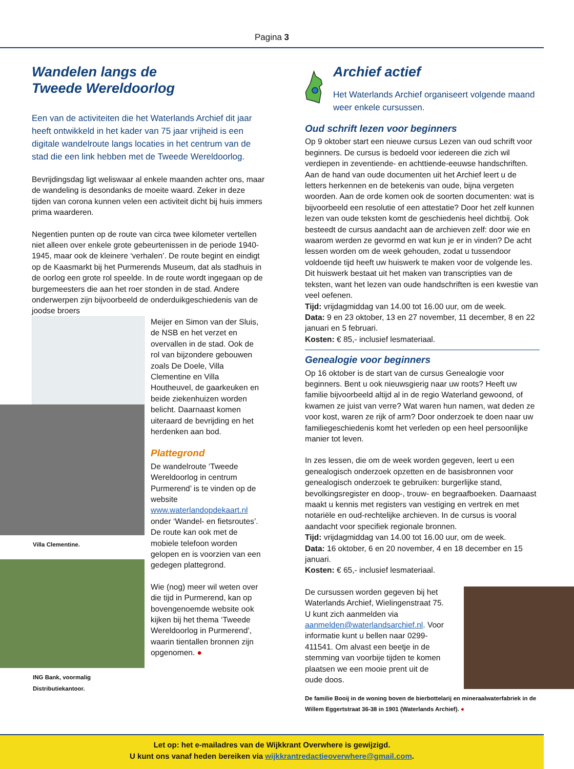Pagina 3
Wandelen langs de
Tweede Wereldoorlog
Een van de activiteiten die het Waterlands Archief dit jaar heeft ontwikkeld in het kader van 75 jaar vrijheid is een digitale wandelroute langs locaties in het centrum van de stad die een link hebben met de Tweede Wereldoorlog.
Bevrijdingsdag ligt weliswaar al enkele maanden achter ons, maar de wandeling is desondanks de moeite waard. Zeker in deze tijden van corona kunnen velen een activiteit dicht bij huis immers prima waarderen.
Negentien punten op de route van circa twee kilometer vertellen niet alleen over enkele grote gebeurtenissen in de periode 1940-1945, maar ook de kleinere ‘verhalen’. De route begint en eindigt op de Kaasmarkt bij het Purmerends Museum, dat als stadhuis in de oorlog een grote rol speelde. In de route wordt ingegaan op de burgemeesters die aan het roer stonden in de stad. Andere onderwerpen zijn bijvoorbeeld de onderduikgeschiedenis van de joodse broers
Villa Clementine.
ING Bank, voormalig
Distributiekantoor.
Meijer en Simon van der Sluis, de NSB en het verzet en overvallen in de stad. Ook de rol van bijzondere gebouwen zoals De Doele, Villa Clementine en Villa Houtheuvel, de gaarkeuken en beide ziekenhuizen worden belicht. Daarnaast komen uiteraard de bevrijding en het herdenken aan bod.
Plattegrond
De wandelroute ‘Tweede Wereldoorlog in centrum Purmerend’ is te vinden op de website www.waterlandopdekaart.nl onder ‘Wandel- en fietsroutes’. De route kan ook met de mobiele telefoon worden gelopen en is voorzien van een gedegen plattegrond.
Wie (nog) meer wil weten over die tijd in Purmerend, kan op bovengenoemde website ook kijken bij het thema ‘Tweede Wereldoorlog in Purmerend’, waarin tientallen bronnen zijn opgenomen. ●
Archief actief
Het Waterlands Archief organiseert volgende maand weer enkele cursussen.
Oud schrift lezen voor beginners
Op 9 oktober start een nieuwe cursus Lezen van oud schrift voor beginners. De cursus is bedoeld voor iedereen die zich wil verdiepen in zeventiende- en achttiende-eeuwse handschriften. Aan de hand van oude documenten uit het Archief leert u de letters herkennen en de betekenis van oude, bijna vergeten woorden. Aan de orde komen ook de soorten documenten: wat is bijvoorbeeld een resolutie of een attestatie? Door het zelf kunnen lezen van oude teksten komt de geschiedenis heel dichtbij. Ook besteedt de cursus aandacht aan de archieven zelf: door wie en waarom werden ze gevormd en wat kun je er in vinden? De acht lessen worden om de week gehouden, zodat u tussendoor voldoende tijd heeft uw huiswerk te maken voor de volgende les. Dit huiswerk bestaat uit het maken van transcripties van de teksten, want het lezen van oude handschriften is een kwestie van veel oefenen.
Tijd: vrijdagmiddag van 14.00 tot 16.00 uur, om de week.
Data: 9 en 23 oktober, 13 en 27 november, 11 december, 8 en 22 januari en 5 februari.
Kosten: € 85,- inclusief lesmateriaal.
Genealogie voor beginners
Op 16 oktober is de start van de cursus Genealogie voor beginners. Bent u ook nieuwsgierig naar uw roots? Heeft uw familie bijvoorbeeld altijd al in de regio Waterland gewoond, of kwamen ze juist van verre? Wat waren hun namen, wat deden ze voor kost, waren ze rijk of arm? Door onderzoek te doen naar uw familiegeschiedenis komt het verleden op een heel persoonlijke manier tot leven.
In zes lessen, die om de week worden gegeven, leert u een genealogisch onderzoek opzetten en de basisbronnen voor genealogisch onderzoek te gebruiken: burgerlijke stand, bevolkingsregister en doop-, trouw- en begraafboeken. Daarnaast maakt u kennis met registers van vestiging en vertrek en met notariële en oud-rechtelijke archieven. In de cursus is vooral aandacht voor specifiek regionale bronnen.
Tijd: vrijdagmiddag van 14.00 tot 16.00 uur, om de week.
Data: 16 oktober, 6 en 20 november, 4 en 18 december en 15 januari.
Kosten: € 65,- inclusief lesmateriaal.
De cursussen worden gegeven bij het Waterlands Archief, Wielingenstraat 75. U kunt zich aanmelden via aanmelden@waterlandsarchief.nl. Voor informatie kunt u bellen naar 0299-411541. Om alvast een beetje in de stemming van voorbije tijden te komen plaatsen we een mooie prent uit de oude doos.
De familie Booij in de woning boven de bierbottelarij en mineraalwaterfabriek in de Willem Eggertstraat 36-38 in 1901 (Waterlands Archief). ●
Let op: het e-mailadres van de Wijkkrant Overwhere is gewijzigd.
U kunt ons vanaf heden bereiken via wijkkrantredactieoverwhere@gmail.com.